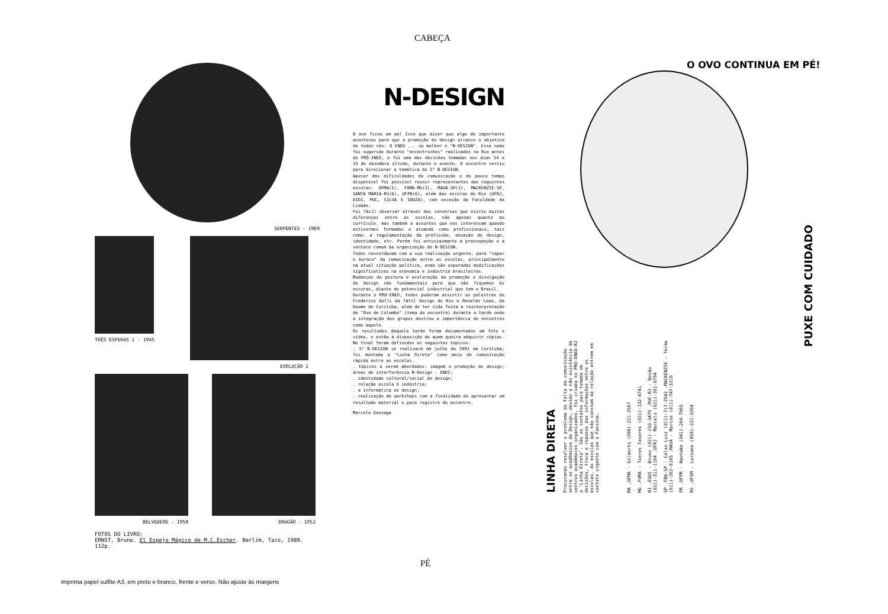CABEÇA
SERPENTES - 1969
TRÊS ESFERAS I - 1945 EVOLUÇÃO I
BELVEDERE - 1958 DRAGÃO - 1952
FOTOS DO LIVRO:
ERNST, Bruno. El Espejo Mágico de M.C.Escher. Berlim, Taco, 1989. 112p.
N-DESIGN
O ovo ficou em pé! Isso que dizer que algo de importante aconteceu para que a promoção do design alcance o objetivo de todos nós: O ENED ... ou melhor o "N-DESIGN". Esse nome foi sugerido durante "encontrinhos" realizados no Rio antes do PRÓ-ENED, e foi uma das decisões tomadas nos dias 14 e 15 de dezembro último, durante o evento. O encontro serviu para direcionar a temática do 1º N-DESIGN.
Apesar das dificuldades de comunicação e do pouco tempo disponível foi possível reunir representantes das seguintes escolas: UFMA(1), FUMA-MG(3), MAUÁ-SP(1), MACKENZIE-SP, SANTA MARIA-RS(6), UFPR(6), além das escolas do Rio (UFRJ, ESDI, PUC, SILVA E SOUZA), com exceção da Faculdade da Cidade.
Foi fácil observar através das conversas que existe muitas diferenças entre as escolas, não apenas quanto ao currículo. mas também a assuntos que nos interessam quando estivermos formados e atuando como profissionais, tais como: a regulamentação da profissão, atuação do design, identidade, etc. Porém foi entusiasmante a preocupação e a vontace comum da organização do N-DESIGN.
Todos concordavam com a sua realização urgente, para "tapar o buraco" da comunicação entre as escolas, principalmente na atual situação política, onde são esperadas modificações significativas na economia e indústria brasileiras.
Mudanças de postura e aceleração da promoção e divulgação do design são fundamentais para que não fiquemos às escuras, diante do potencial industrial que tem o Brasil.
Durante o PRO-ENED, todos puderam assistir as palestras de Frederico Gelli da Tátil Design do Rio e Ronaldo Leao, da Duomo de Curitiba, além de ter sido feita a reinterpretação do "Ovo de Colombo" (tema do encontro) durante a tarde onde a integração dos grupos mostrou a importância de encontros como aquele.
Os resultados daquela tarde foram documentados em foto e vídeo, e estão à disposição de quem queira adquirir cópias. No final foram definidos os seguintes tópicos:
. 1º N-DESIGN se realizará em julho de 1991 em Curitiba; foi montada a "Linha Direta" como meio de comunicação rápida entre as escolas.
. tópicos a serem abordados: imagem e promoção do design; áreas de interferência N-Design - ENDI;
. identidade cultural/social do design;
. relação escola X indústria;
. a informática no design;
. realização de workshops com a finalidade de apresentar um resultado material e para registro do encontro.
Marcelo Gonzaga
O OVO CONTINUA EM PÉ!
LINHA DIRETA
Procurando resolver o problema da falta de comunicação entre os acadêmicos de Design, devido a não existência de centros acadêmicos organizados, foi criada no PRÓ-ENED-RJ a "Linha Direta". São os contatos para tomada de decisões, troca e repasse das informações entre as escolas. As escolas que não constam da relação entrem em contato urgente com o Fanzine.
MA .UFMA - Gilberto (098)-221-2667
MG .FUMA - Tieres Tavares (031)-332-4741
RJ .ESDI - Bruno (021)-239-3479 .PUC-RJ - Bocão (021)-511-1164 .UFRJ - Marcelo (021)-391-0794
SP .FBA-SP - Celso Luiz (011)-717-2542 .MACKENZIE - Telma (011)-262-9105 .MAUÁ - Marcos (011)-747-3216
PR .UFPR - Naotake (041)-264-7965
RS .UFSM - Luciane (055)-222-3264
PUXE COM CUIDADO
PÉ
Imprima papel sulfite A3, em preto e branco, frente e verso. Não ajuste às margens